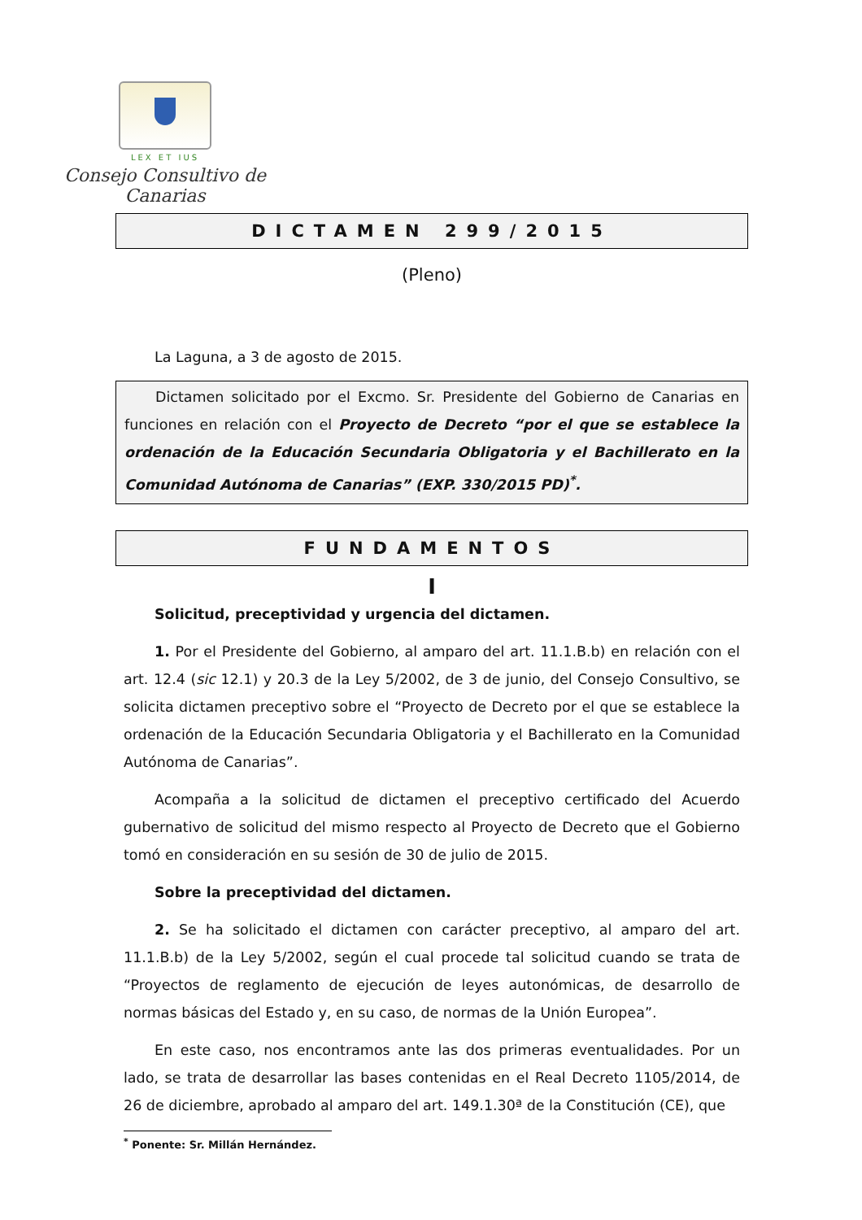LEX ET IUS
Consejo Consultivo de Canarias
DICTAMEN 299/2015
(Pleno)
La Laguna, a 3 de agosto de 2015.
Dictamen solicitado por el Excmo. Sr. Presidente del Gobierno de Canarias en funciones en relación con el Proyecto de Decreto “por el que se establece la ordenación de la Educación Secundaria Obligatoria y el Bachillerato en la Comunidad Autónoma de Canarias” (EXP. 330/2015 PD)<sup>*</sup>.
FUNDAMENTOS
I
Solicitud, preceptividad y urgencia del dictamen.
1. Por el Presidente del Gobierno, al amparo del art. 11.1.B.b) en relación con el art. 12.4 (sic 12.1) y 20.3 de la Ley 5/2002, de 3 de junio, del Consejo Consultivo, se solicita dictamen preceptivo sobre el “Proyecto de Decreto por el que se establece la ordenación de la Educación Secundaria Obligatoria y el Bachillerato en la Comunidad Autónoma de Canarias”.
Acompaña a la solicitud de dictamen el preceptivo certificado del Acuerdo gubernativo de solicitud del mismo respecto al Proyecto de Decreto que el Gobierno tomó en consideración en su sesión de 30 de julio de 2015.
Sobre la preceptividad del dictamen.
2. Se ha solicitado el dictamen con carácter preceptivo, al amparo del art. 11.1.B.b) de la Ley 5/2002, según el cual procede tal solicitud cuando se trata de “Proyectos de reglamento de ejecución de leyes autonómicas, de desarrollo de normas básicas del Estado y, en su caso, de normas de la Unión Europea”.
En este caso, nos encontramos ante las dos primeras eventualidades. Por un lado, se trata de desarrollar las bases contenidas en el Real Decreto 1105/2014, de 26 de diciembre, aprobado al amparo del art. 149.1.30ª de la Constitución (CE), que
<sup>*</sup> Ponente: Sr. Millán Hernández.